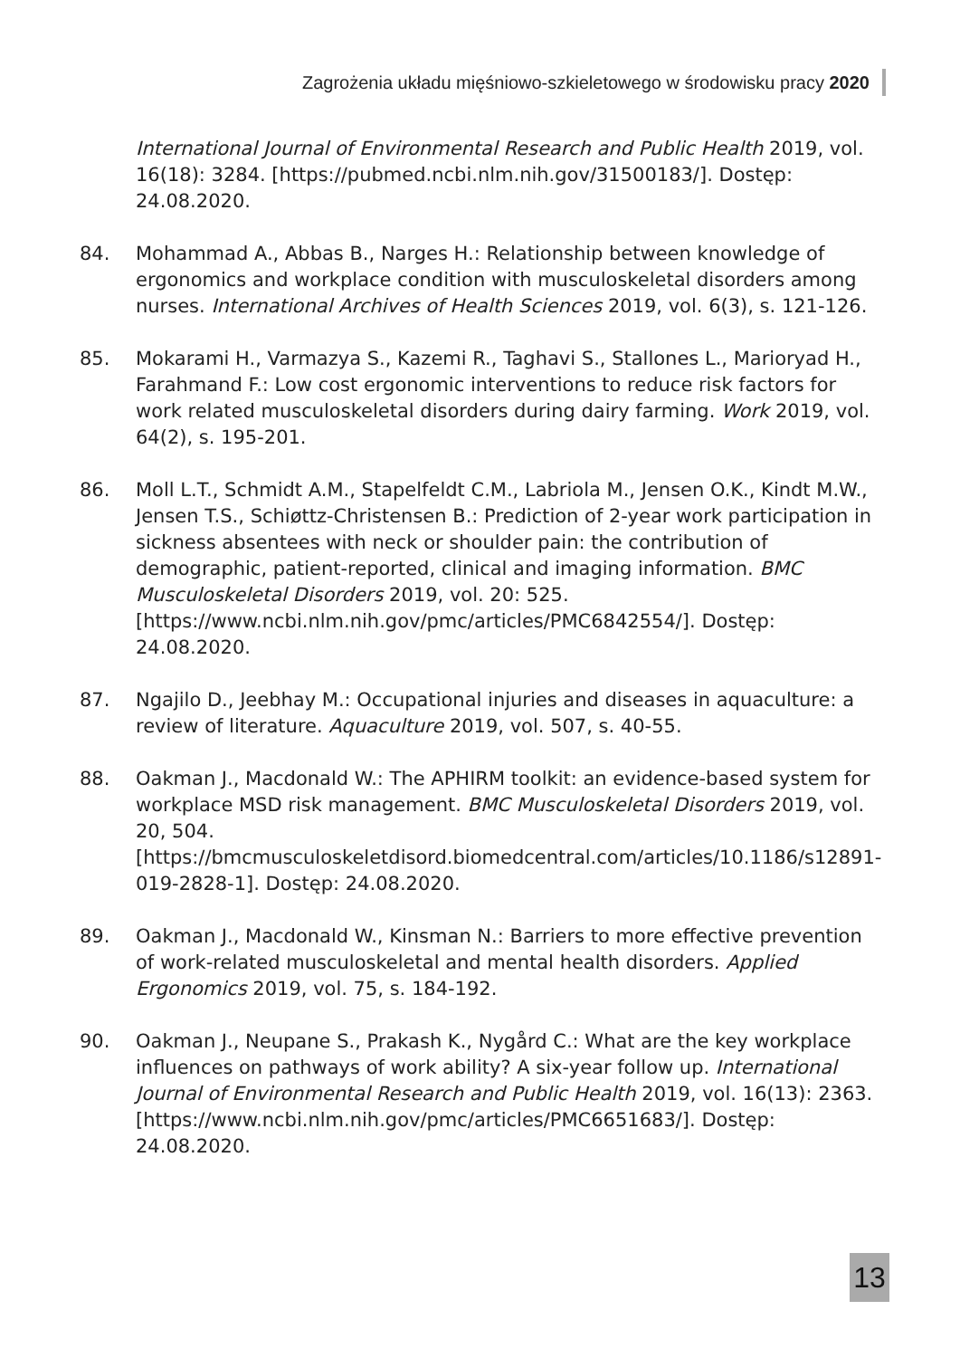Zagrożenia układu mięśniowo-szkieletowego w środowisku pracy 2020
International Journal of Environmental Research and Public Health 2019, vol. 16(18): 3284. [https://pubmed.ncbi.nlm.nih.gov/31500183/]. Dostęp: 24.08.2020.
84. Mohammad A., Abbas B., Narges H.: Relationship between knowledge of ergonomics and workplace condition with musculoskeletal disorders among nurses. International Archives of Health Sciences 2019, vol. 6(3), s. 121-126.
85. Mokarami H., Varmazya S., Kazemi R., Taghavi S., Stallones L., Marioryad H., Farahmand F.: Low cost ergonomic interventions to reduce risk factors for work related musculoskeletal disorders during dairy farming. Work 2019, vol. 64(2), s. 195-201.
86. Moll L.T., Schmidt A.M., Stapelfeldt C.M., Labriola M., Jensen O.K., Kindt M.W., Jensen T.S., Schiøttz-Christensen B.: Prediction of 2-year work participation in sickness absentees with neck or shoulder pain: the contribution of demographic, patient-reported, clinical and imaging information. BMC Musculoskeletal Disorders 2019, vol. 20: 525. [https://www.ncbi.nlm.nih.gov/pmc/articles/PMC6842554/]. Dostęp: 24.08.2020.
87. Ngajilo D., Jeebhay M.: Occupational injuries and diseases in aquaculture: a review of literature. Aquaculture 2019, vol. 507, s. 40-55.
88. Oakman J., Macdonald W.: The APHIRM toolkit: an evidence-based system for workplace MSD risk management. BMC Musculoskeletal Disorders 2019, vol. 20, 504. [https://bmcmusculoskeletdisord.biomedcentral.com/articles/10.1186/s12891-019-2828-1]. Dostęp: 24.08.2020.
89. Oakman J., Macdonald W., Kinsman N.: Barriers to more effective prevention of work-related musculoskeletal and mental health disorders. Applied Ergonomics 2019, vol. 75, s. 184-192.
90. Oakman J., Neupane S., Prakash K., Nygård C.: What are the key workplace influences on pathways of work ability? A six-year follow up. International Journal of Environmental Research and Public Health 2019, vol. 16(13): 2363. [https://www.ncbi.nlm.nih.gov/pmc/articles/PMC6651683/]. Dostęp: 24.08.2020.
13